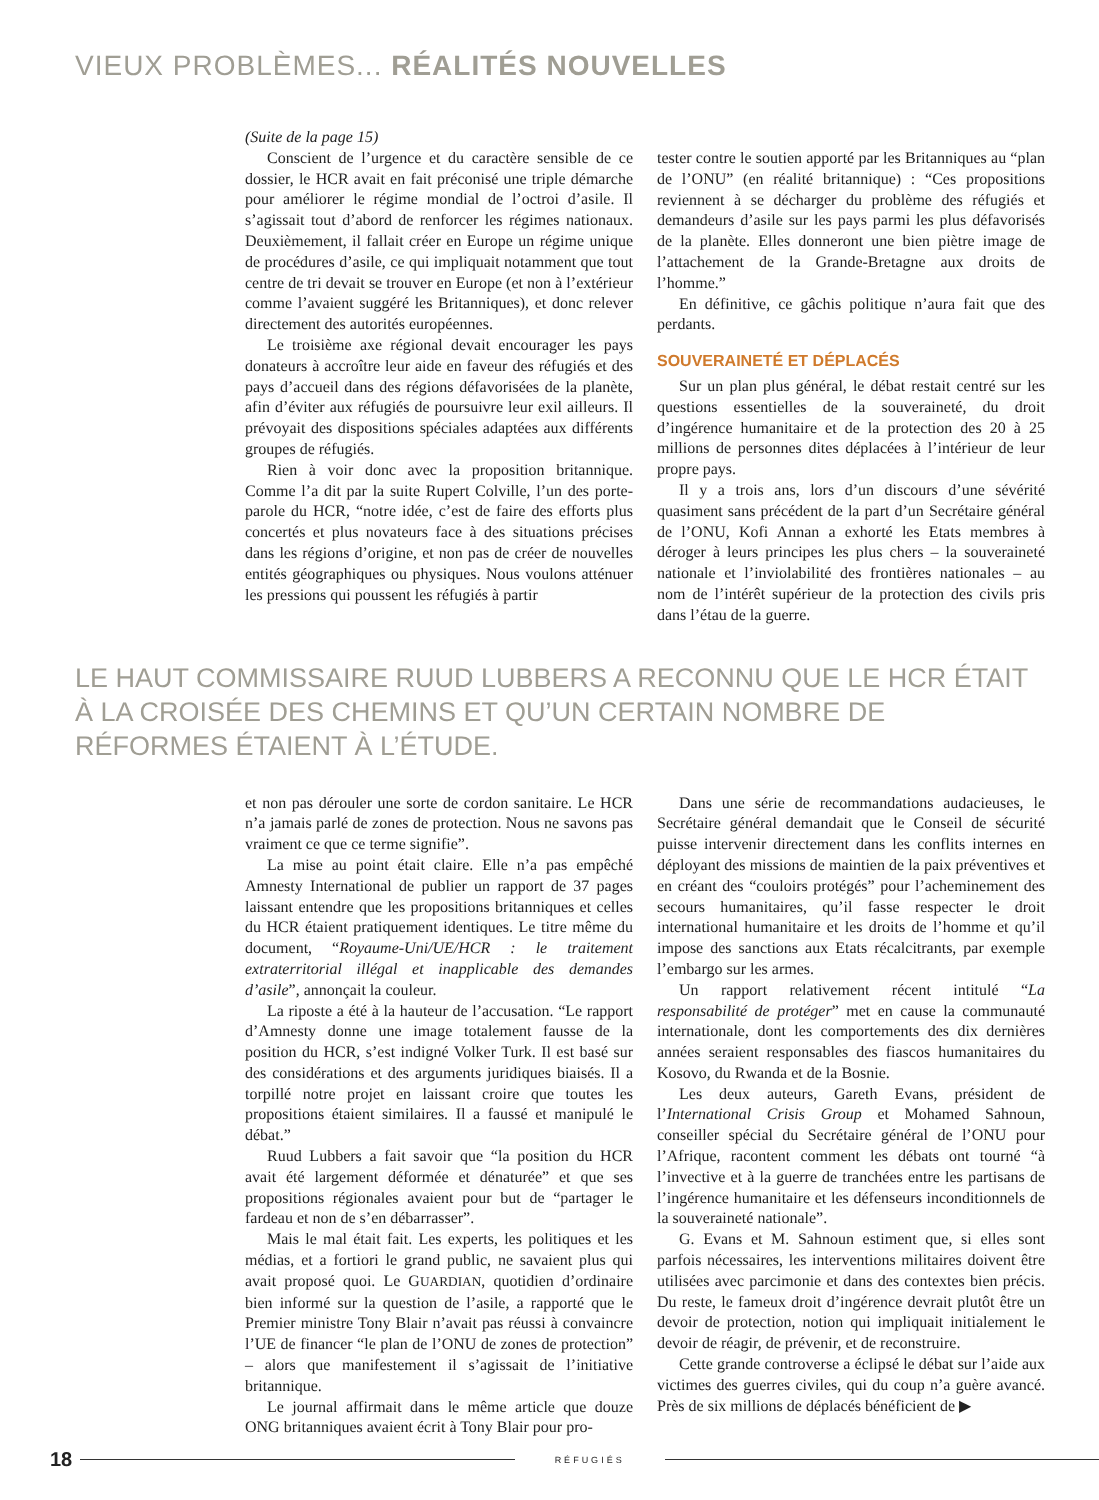VIEUX PROBLÈMES... RÉALITÉS NOUVELLES
(Suite de la page 15)
Conscient de l’urgence et du caractère sensible de ce dossier, le HCR avait en fait préconisé une triple démarche pour améliorer le régime mondial de l’octroi d’asile. Il s’agissait tout d’abord de renforcer les régimes nationaux. Deuxièmement, il fallait créer en Europe un régime unique de procédures d’asile, ce qui impliquait notamment que tout centre de tri devait se trouver en Europe (et non à l’extérieur comme l’avaient suggéré les Britanniques), et donc relever directement des autorités européennes.
Le troisième axe régional devait encourager les pays donateurs à accroître leur aide en faveur des réfugiés et des pays d’accueil dans des régions défavorisées de la planète, afin d’éviter aux réfugiés de poursuivre leur exil ailleurs. Il prévoyait des dispositions spéciales adaptées aux différents groupes de réfugiés.
Rien à voir donc avec la proposition britannique. Comme l’a dit par la suite Rupert Colville, l’un des porte-parole du HCR, “notre idée, c’est de faire des efforts plus concertés et plus novateurs face à des situations précises dans les régions d’origine, et non pas de créer de nouvelles entités géographiques ou physiques. Nous voulons atténuer les pressions qui poussent les réfugiés à partir
tester contre le soutien apporté par les Britanniques au “plan de l’ONU” (en réalité britannique) : “Ces propositions reviennent à se décharger du problème des réfugiés et demandeurs d’asile sur les pays parmi les plus défavorisés de la planète. Elles donneront une bien piètre image de l’attachement de la Grande-Bretagne aux droits de l’homme.”
En définitive, ce gâchis politique n’aura fait que des perdants.
SOUVERAINETÉ ET DÉPLACÉS
Sur un plan plus général, le débat restait centré sur les questions essentielles de la souveraineté, du droit d’ingérence humanitaire et de la protection des 20 à 25 millions de personnes dites déplacées à l’intérieur de leur propre pays.
Il y a trois ans, lors d’un discours d’une sévérité quasiment sans précédent de la part d’un Secrétaire général de l’ONU, Kofi Annan a exhorté les Etats membres à déroger à leurs principes les plus chers – la souveraineté nationale et l’inviolabilité des frontières nationales – au nom de l’intérêt supérieur de la protection des civils pris dans l’étau de la guerre.
LE HAUT COMMISSAIRE RUUD LUBBERS A RECONNU QUE LE HCR ÉTAIT À LA CROISÉE DES CHEMINS ET QU’UN CERTAIN NOMBRE DE RÉFORMES ÉTAIENT À L’ÉTUDE.
et non pas dérouler une sorte de cordon sanitaire. Le HCR n’a jamais parlé de zones de protection. Nous ne savons pas vraiment ce que ce terme signifie”.
La mise au point était claire. Elle n’a pas empêché Amnesty International de publier un rapport de 37 pages laissant entendre que les propositions britanniques et celles du HCR étaient pratiquement identiques. Le titre même du document, “Royaume-Uni/UE/HCR : le traitement extraterritorial illégal et inapplicable des demandes d’asile”, annonçait la couleur.
La riposte a été à la hauteur de l’accusation. “Le rapport d’Amnesty donne une image totalement fausse de la position du HCR, s’est indigné Volker Turk. Il est basé sur des considérations et des arguments juridiques biaisés. Il a torpillé notre projet en laissant croire que toutes les propositions étaient similaires. Il a faussé et manipulé le débat.”
Ruud Lubbers a fait savoir que “la position du HCR avait été largement déformée et dénaturée” et que ses propositions régionales avaient pour but de “partager le fardeau et non de s’en débarrasser”.
Mais le mal était fait. Les experts, les politiques et les médias, et a fortiori le grand public, ne savaient plus qui avait proposé quoi. Le GUARDIAN, quotidien d’ordinaire bien informé sur la question de l’asile, a rapporté que le Premier ministre Tony Blair n’avait pas réussi à convaincre l’UE de financer “le plan de l’ONU de zones de protection” – alors que manifestement il s’agissait de l’initiative britannique.
Le journal affirmait dans le même article que douze ONG britanniques avaient écrit à Tony Blair pour pro-
Dans une série de recommandations audacieuses, le Secrétaire général demandait que le Conseil de sécurité puisse intervenir directement dans les conflits internes en déployant des missions de maintien de la paix préventives et en créant des “couloirs protégés” pour l’acheminement des secours humanitaires, qu’il fasse respecter le droit international humanitaire et les droits de l’homme et qu’il impose des sanctions aux Etats récalcitrants, par exemple l’embargo sur les armes.
Un rapport relativement récent intitulé “La responsabilité de protéger” met en cause la communauté internationale, dont les comportements des dix dernières années seraient responsables des fiascos humanitaires du Kosovo, du Rwanda et de la Bosnie.
Les deux auteurs, Gareth Evans, président de l’International Crisis Group et Mohamed Sahnoun, conseiller spécial du Secrétaire général de l’ONU pour l’Afrique, racontent comment les débats ont tourné “à l’invective et à la guerre de tranchées entre les partisans de l’ingérence humanitaire et les défenseurs inconditionnels de la souveraineté nationale”.
G. Evans et M. Sahnoun estiment que, si elles sont parfois nécessaires, les interventions militaires doivent être utilisées avec parcimonie et dans des contextes bien précis. Du reste, le fameux droit d’ingérence devrait plutôt être un devoir de protection, notion qui impliquait initialement le devoir de réagir, de prévenir, et de reconstruire.
Cette grande controverse a éclipsé le débat sur l’aide aux victimes des guerres civiles, qui du coup n’a guère avancé. Près de six millions de déplacés bénéficient de ▶
18 RÉFUGIÉS